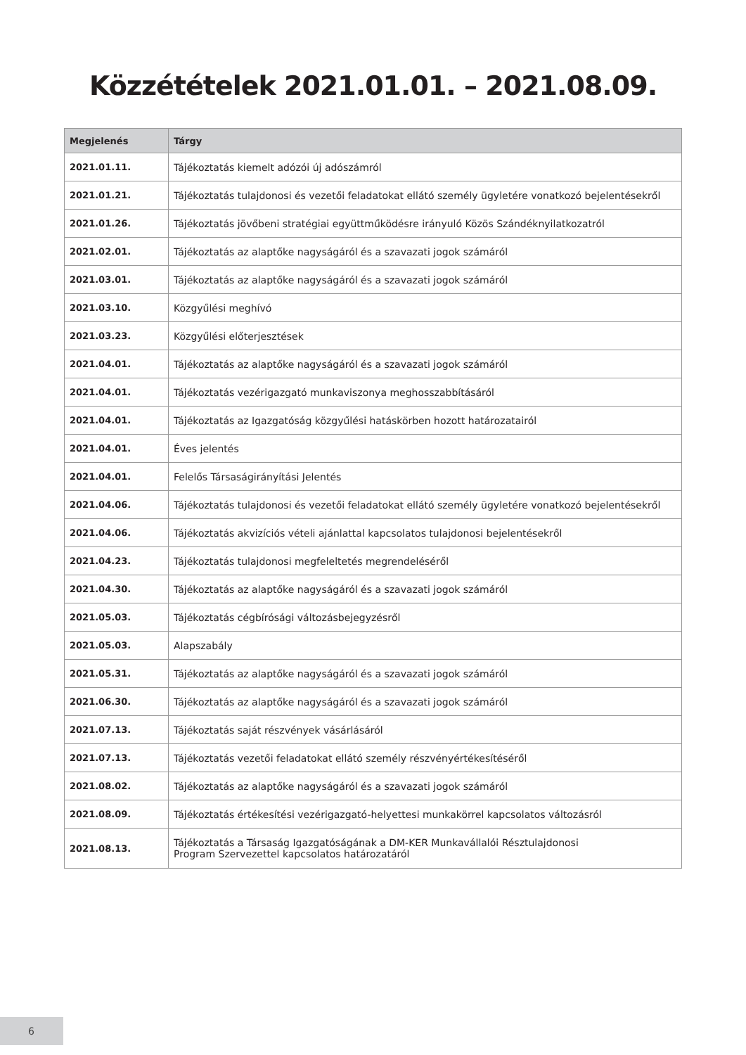Közzétételek 2021.01.01. – 2021.08.09.
| Megjelenés | Tárgy |
| --- | --- |
| 2021.01.11. | Tájékoztatás kiemelt adózói új adószámról |
| 2021.01.21. | Tájékoztatás tulajdonosi és vezetői feladatokat ellátó személy ügyletére vonatkozó bejelentésekről |
| 2021.01.26. | Tájékoztatás jövőbeni stratégiai együttműködésre irányuló Közös Szándéknyilatkozatról |
| 2021.02.01. | Tájékoztatás az alaptőke nagyságáról és a szavazati jogok számáról |
| 2021.03.01. | Tájékoztatás az alaptőke nagyságáról és a szavazati jogok számáról |
| 2021.03.10. | Közgyűlési meghívó |
| 2021.03.23. | Közgyűlési előterjesztések |
| 2021.04.01. | Tájékoztatás az alaptőke nagyságáról és a szavazati jogok számáról |
| 2021.04.01. | Tájékoztatás vezérigazgató munkaviszonya meghosszabbításáról |
| 2021.04.01. | Tájékoztatás az Igazgatóság közgyűlési hatáskörben hozott határozatairól |
| 2021.04.01. | Éves jelentés |
| 2021.04.01. | Felelős Társaságirányítási Jelentés |
| 2021.04.06. | Tájékoztatás tulajdonosi és vezetői feladatokat ellátó személy ügyletére vonatkozó bejelentésekről |
| 2021.04.06. | Tájékoztatás akvizíciós vételi ajánlattal kapcsolatos tulajdonosi bejelentésekről |
| 2021.04.23. | Tájékoztatás tulajdonosi megfeleltetés megrendeléséről |
| 2021.04.30. | Tájékoztatás az alaptőke nagyságáról és a szavazati jogok számáról |
| 2021.05.03. | Tájékoztatás cégbírósági változásbejegyzésről |
| 2021.05.03. | Alapszabály |
| 2021.05.31. | Tájékoztatás az alaptőke nagyságáról és a szavazati jogok számáról |
| 2021.06.30. | Tájékoztatás az alaptőke nagyságáról és a szavazati jogok számáról |
| 2021.07.13. | Tájékoztatás saját részvények vásárlásáról |
| 2021.07.13. | Tájékoztatás vezetői feladatokat ellátó személy részvényértékesítéséről |
| 2021.08.02. | Tájékoztatás az alaptőke nagyságáról és a szavazati jogok számáról |
| 2021.08.09. | Tájékoztatás értékesítési vezérigazgató-helyettesi munkakörrel kapcsolatos változásról |
| 2021.08.13. | Tájékoztatás a Társaság Igazgatóságának a DM-KER Munkavállalói Résztulajdonosi Program Szervezettel kapcsolatos határozatáról |
6